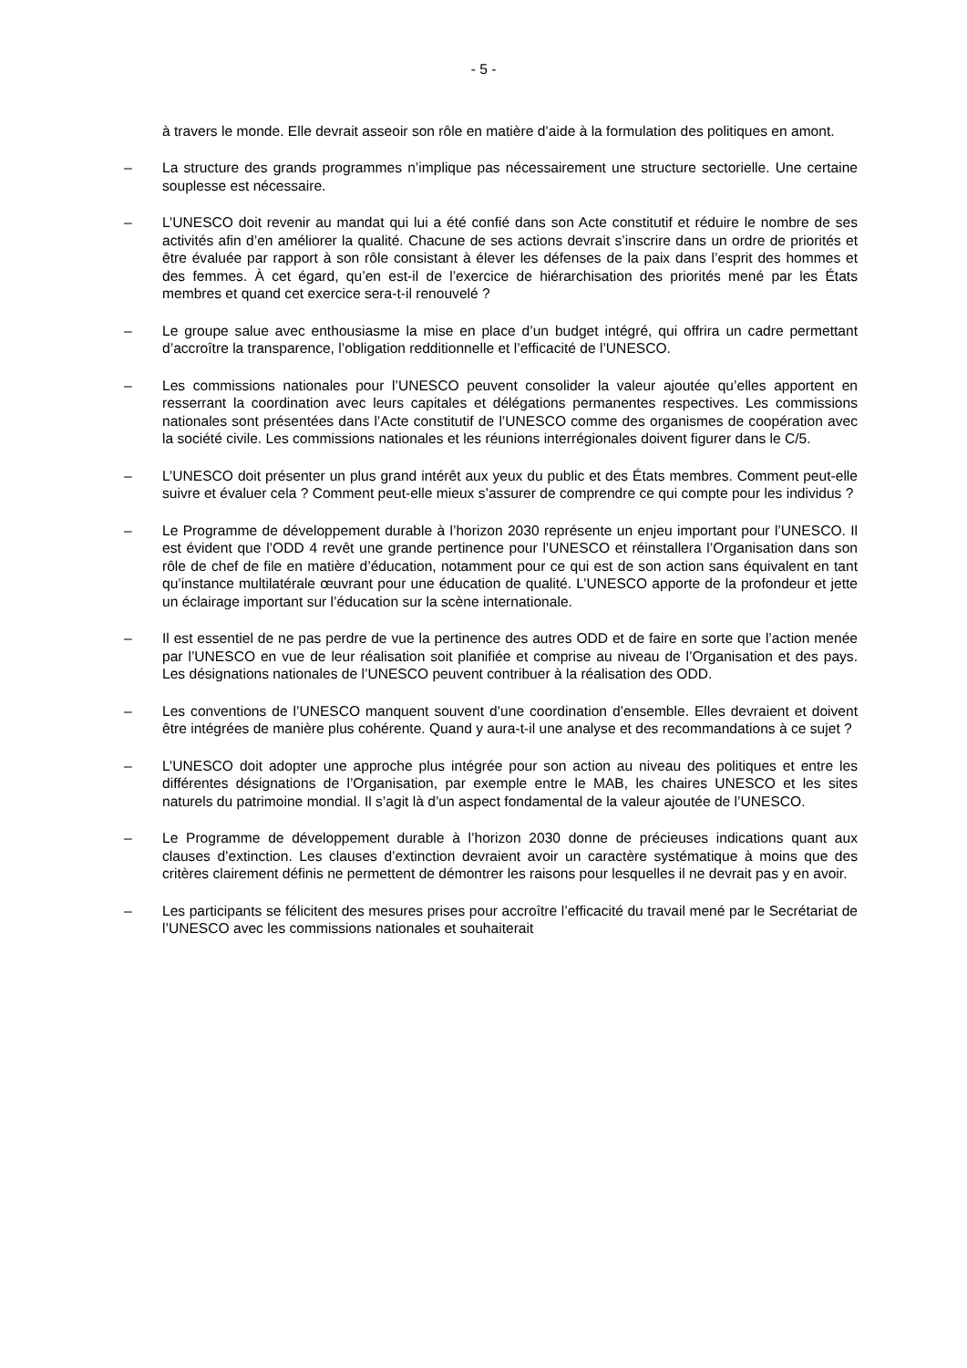- 5 -
à travers le monde. Elle devrait asseoir son rôle en matière d’aide à la formulation des politiques en amont.
– La structure des grands programmes n’implique pas nécessairement une structure sectorielle. Une certaine souplesse est nécessaire.
– L’UNESCO doit revenir au mandat qui lui a été confié dans son Acte constitutif et réduire le nombre de ses activités afin d’en améliorer la qualité. Chacune de ses actions devrait s’inscrire dans un ordre de priorités et être évaluée par rapport à son rôle consistant à élever les défenses de la paix dans l’esprit des hommes et des femmes. À cet égard, qu’en est-il de l’exercice de hiérarchisation des priorités mené par les États membres et quand cet exercice sera-t-il renouvelé ?
– Le groupe salue avec enthousiasme la mise en place d’un budget intégré, qui offrira un cadre permettant d’accroître la transparence, l’obligation redditionnelle et l’efficacité de l’UNESCO.
– Les commissions nationales pour l’UNESCO peuvent consolider la valeur ajoutée qu’elles apportent en resserrant la coordination avec leurs capitales et délégations permanentes respectives. Les commissions nationales sont présentées dans l’Acte constitutif de l’UNESCO comme des organismes de coopération avec la société civile. Les commissions nationales et les réunions interrégionales doivent figurer dans le C/5.
– L’UNESCO doit présenter un plus grand intérêt aux yeux du public et des États membres. Comment peut-elle suivre et évaluer cela ? Comment peut-elle mieux s’assurer de comprendre ce qui compte pour les individus ?
– Le Programme de développement durable à l’horizon 2030 représente un enjeu important pour l’UNESCO. Il est évident que l’ODD 4 revêt une grande pertinence pour l’UNESCO et réinstallera l’Organisation dans son rôle de chef de file en matière d’éducation, notamment pour ce qui est de son action sans équivalent en tant qu’instance multilatérale œuvrant pour une éducation de qualité. L’UNESCO apporte de la profondeur et jette un éclairage important sur l’éducation sur la scène internationale.
– Il est essentiel de ne pas perdre de vue la pertinence des autres ODD et de faire en sorte que l’action menée par l’UNESCO en vue de leur réalisation soit planifiée et comprise au niveau de l’Organisation et des pays. Les désignations nationales de l’UNESCO peuvent contribuer à la réalisation des ODD.
– Les conventions de l’UNESCO manquent souvent d’une coordination d’ensemble. Elles devraient et doivent être intégrées de manière plus cohérente. Quand y aura-t-il une analyse et des recommandations à ce sujet ?
– L’UNESCO doit adopter une approche plus intégrée pour son action au niveau des politiques et entre les différentes désignations de l’Organisation, par exemple entre le MAB, les chaires UNESCO et les sites naturels du patrimoine mondial. Il s’agit là d’un aspect fondamental de la valeur ajoutée de l’UNESCO.
– Le Programme de développement durable à l’horizon 2030 donne de précieuses indications quant aux clauses d’extinction. Les clauses d’extinction devraient avoir un caractère systématique à moins que des critères clairement définis ne permettent de démontrer les raisons pour lesquelles il ne devrait pas y en avoir.
– Les participants se félicitent des mesures prises pour accroître l’efficacité du travail mené par le Secrétariat de l’UNESCO avec les commissions nationales et souhaiterait